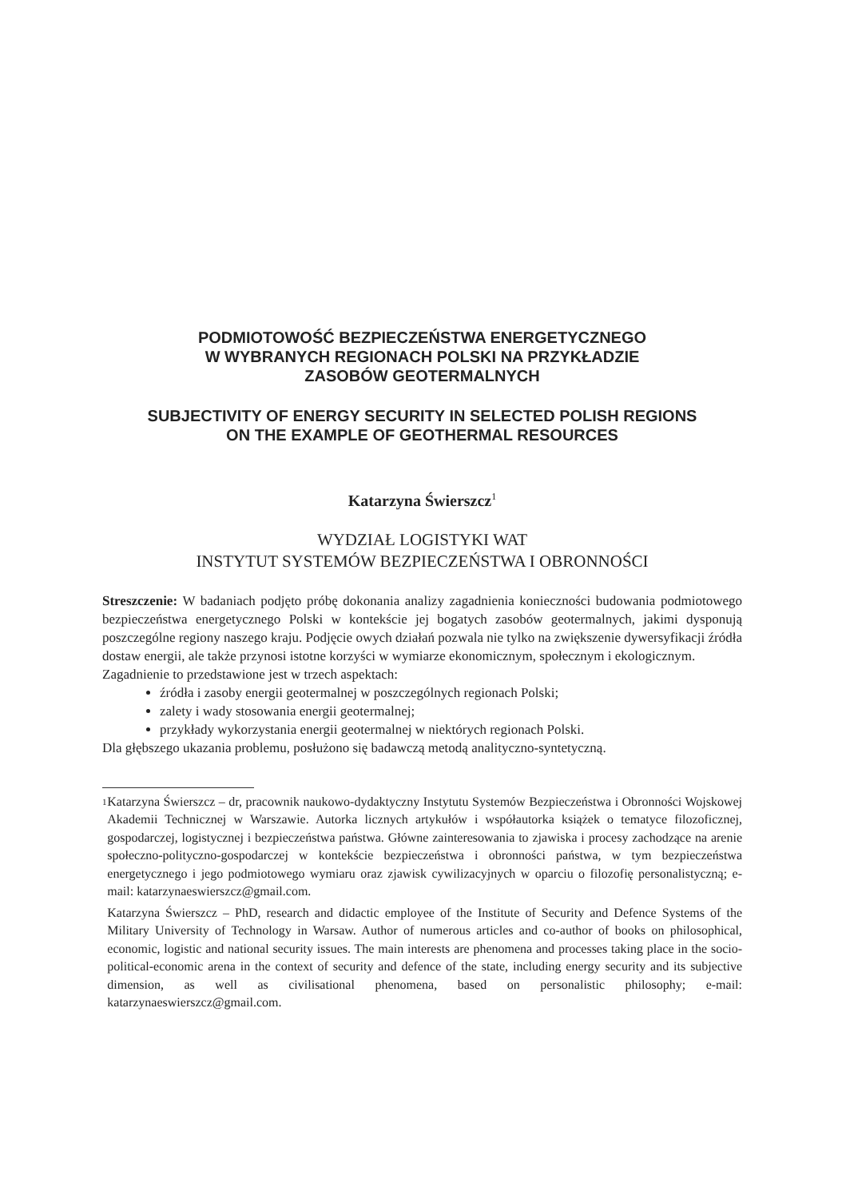PODMIOTOWOŚĆ BEZPIECZEŃSTWA ENERGETYCZNEGO
W WYBRANYCH REGIONACH POLSKI NA PRZYKŁADZIE
ZASOBÓW GEOTERMALNYCH
SUBJECTIVITY OF ENERGY SECURITY IN SELECTED POLISH REGIONS
ON THE EXAMPLE OF GEOTHERMAL RESOURCES
Katarzyna Świerszcz<sup>1</sup>
WYDZIAŁ LOGISTYKI WAT
INSTYTUT SYSTEMÓW BEZPIECZEŃSTWA I OBRONNOŚCI
Streszczenie: W badaniach podjęto próbę dokonania analizy zagadnienia konieczności budowania podmiotowego bezpieczeństwa energetycznego Polski w kontekście jej bogatych zasobów geotermalnych, jakimi dysponują poszczególne regiony naszego kraju. Podjęcie owych działań pozwala nie tylko na zwiększenie dywersyfikacji źródła dostaw energii, ale także przynosi istotne korzyści w wymiarze ekonomicznym, społecznym i ekologicznym.
Zagadnienie to przedstawione jest w trzech aspektach:
źródła i zasoby energii geotermalnej w poszczególnych regionach Polski;
zalety i wady stosowania energii geotermalnej;
przykłady wykorzystania energii geotermalnej w niektórych regionach Polski.
Dla głębszego ukazania problemu, posłużono się badawczą metodą analityczno-syntetyczną.
1
Katarzyna Świerszcz – dr, pracownik naukowo-dydaktyczny Instytutu Systemów Bezpieczeństwa i Obronności Wojskowej Akademii Technicznej w Warszawie. Autorka licznych artykułów i współautorka książek o tematyce filozoficznej, gospodarczej, logistycznej i bezpieczeństwa państwa. Główne zainteresowania to zjawiska i procesy zachodzące na arenie społeczno-polityczno-gospodarczej w kontekście bezpieczeństwa i obronności państwa, w tym bezpieczeństwa energetycznego i jego podmiotowego wymiaru oraz zjawisk cywilizacyjnych w oparciu o filozofię personalistyczną; e-mail: katarzynaeswierszcz@gmail.com.
Katarzyna Świerszcz – PhD, research and didactic employee of the Institute of Security and Defence Systems of the Military University of Technology in Warsaw. Author of numerous articles and co-author of books on philosophical, economic, logistic and national security issues. The main interests are phenomena and processes taking place in the socio-political-economic arena in the context of security and defence of the state, including energy security and its subjective dimension, as well as civilisational phenomena, based on personalistic philosophy; e-mail: katarzynaeswierszcz@gmail.com.